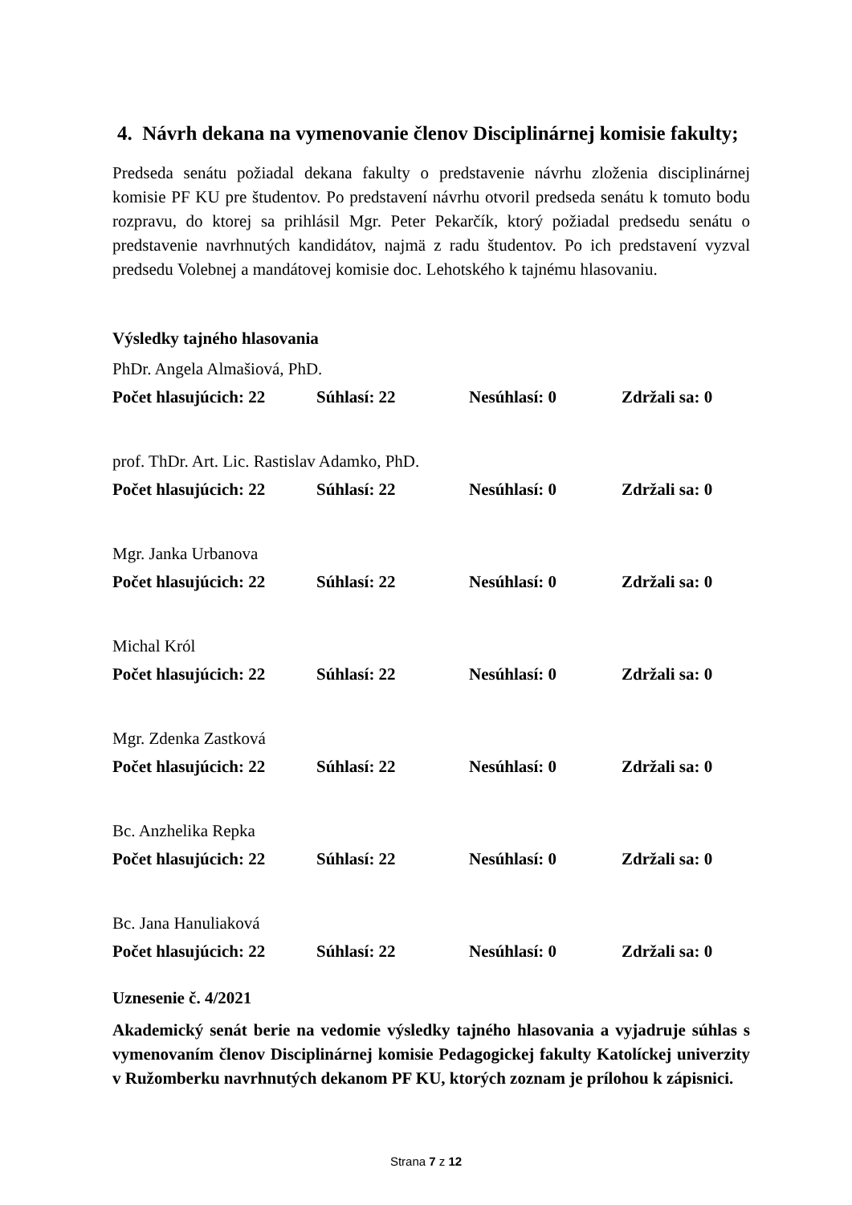4. Návrh dekana na vymenovanie členov Disciplinárnej komisie fakulty;
Predseda senátu požiadal dekana fakulty o predstavenie návrhu zloženia disciplinárnej komisie PF KU pre študentov. Po predstavení návrhu otvoril predseda senátu k tomuto bodu rozpravu, do ktorej sa prihlásil Mgr. Peter Pekarčík, ktorý požiadal predsedu senátu o predstavenie navrhnutých kandidátov, najmä z radu študentov. Po ich predstavení vyzval predsedu Volebnej a mandátovej komisie doc. Lehotského k tajnému hlasovaniu.
Výsledky tajného hlasovania
PhDr. Angela Almašiová, PhD.
Počet hlasujúcich: 22 Súhlasí: 22 Nesúhlasí: 0 Zdržali sa: 0
prof. ThDr. Art. Lic. Rastislav Adamko, PhD.
Počet hlasujúcich: 22 Súhlasí: 22 Nesúhlasí: 0 Zdržali sa: 0
Mgr. Janka Urbanova
Počet hlasujúcich: 22 Súhlasí: 22 Nesúhlasí: 0 Zdržali sa: 0
Michal Król
Počet hlasujúcich: 22 Súhlasí: 22 Nesúhlasí: 0 Zdržali sa: 0
Mgr. Zdenka Zastková
Počet hlasujúcich: 22 Súhlasí: 22 Nesúhlasí: 0 Zdržali sa: 0
Bc. Anzhelika Repka
Počet hlasujúcich: 22 Súhlasí: 22 Nesúhlasí: 0 Zdržali sa: 0
Bc. Jana Hanuliaková
Počet hlasujúcich: 22 Súhlasí: 22 Nesúhlasí: 0 Zdržali sa: 0
Uznesenie č. 4/2021
Akademický senát berie na vedomie výsledky tajného hlasovania a vyjadruje súhlas s vymenovaním členov Disciplinárnej komisie Pedagogickej fakulty Katolíckej univerzity v Ružomberku navrhnutých dekanom PF KU, ktorých zoznam je prílohou k zápisnici.
Strana 7 z 12